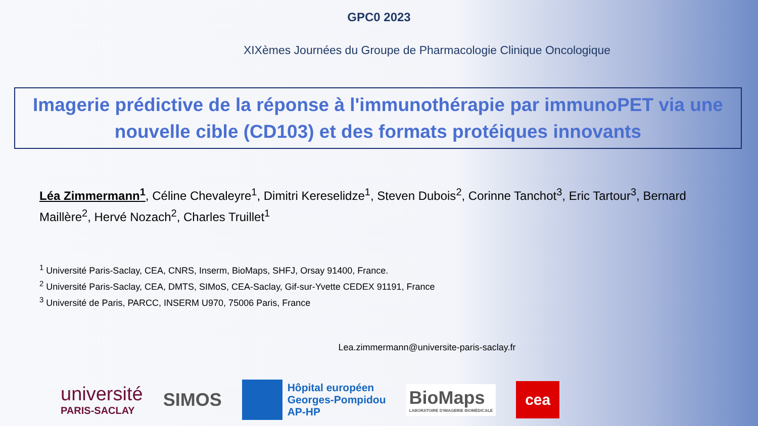GPC0 2023
XIXèmes Journées du Groupe de Pharmacologie Clinique Oncologique
Imagerie prédictive de la réponse à l'immunothérapie par immunoPET via une nouvelle cible (CD103) et des formats protéiques innovants
Léa Zimmermann<sup>1</sup>, Céline Chevaleyre<sup>1</sup>, Dimitri Kereselidze<sup>1</sup>, Steven Dubois<sup>2</sup>, Corinne Tanchot<sup>3</sup>, Eric Tartour<sup>3</sup>, Bernard Maillère<sup>2</sup>, Hervé Nozach<sup>2</sup>, Charles Truillet<sup>1</sup>
<sup>1</sup> Université Paris-Saclay, CEA, CNRS, Inserm, BioMaps, SHFJ, Orsay 91400, France.
<sup>2</sup> Université Paris-Saclay, CEA, DMTS, SIMoS, CEA-Saclay, Gif-sur-Yvette CEDEX 91191, France
<sup>3</sup> Université de Paris, PARCC, INSERM U970, 75006 Paris, France
Lea.zimmermann@universite-paris-saclay.fr
université
PARIS-SACLAY
SIMOS
Hôpital européen
Georges-Pompidou
AP-HP
BioMaps
LABORATOIRE D'IMAGERIE BIOMÉDICALE
cea